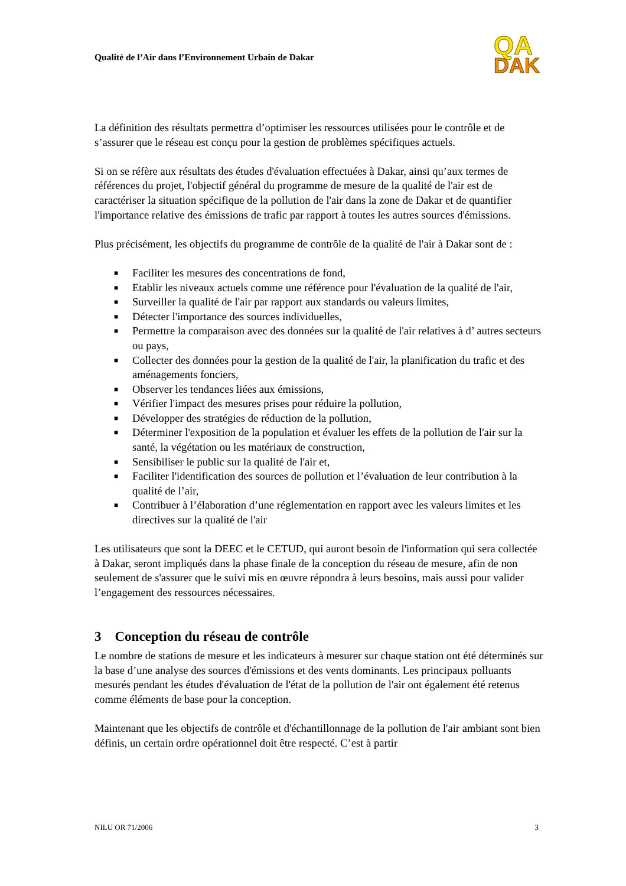Qualité de l’Air dans l’Environnement Urbain de Dakar
QA
DAK
La définition des résultats permettra d’optimiser les ressources utilisées pour le contrôle et de s’assurer que le réseau est conçu pour la gestion de problèmes spécifiques actuels.
Si on se réfère aux résultats des études d'évaluation effectuées à Dakar, ainsi qu’aux termes de références du projet, l'objectif général du programme de mesure de la qualité de l'air est de caractériser la situation spécifique de la pollution de l'air dans la zone de Dakar et de quantifier l'importance relative des émissions de trafic par rapport à toutes les autres sources d'émissions.
Plus précisément, les objectifs du programme de contrôle de la qualité de l'air à Dakar sont de :
■ Faciliter les mesures des concentrations de fond,
■ Etablir les niveaux actuels comme une référence pour l'évaluation de la qualité de l'air,
■ Surveiller la qualité de l'air par rapport aux standards ou valeurs limites,
■ Détecter l'importance des sources individuelles,
■ Permettre la comparaison avec des données sur la qualité de l'air relatives à d’ autres secteurs ou pays,
■ Collecter des données pour la gestion de la qualité de l'air, la planification du trafic et des aménagements fonciers,
■ Observer les tendances liées aux émissions,
■ Vérifier l'impact des mesures prises pour réduire la pollution,
■ Développer des stratégies de réduction de la pollution,
■ Déterminer l'exposition de la population et évaluer les effets de la pollution de l'air sur la santé, la végétation ou les matériaux de construction,
■ Sensibiliser le public sur la qualité de l'air et,
■ Faciliter l'identification des sources de pollution et l’évaluation de leur contribution à la qualité de l’air,
■ Contribuer à l’élaboration d’une réglementation en rapport avec les valeurs limites et les directives sur la qualité de l'air
Les utilisateurs que sont la DEEC et le CETUD, qui auront besoin de l'information qui sera collectée à Dakar, seront impliqués dans la phase finale de la conception du réseau de mesure, afin de non seulement de s'assurer que le suivi mis en œuvre répondra à leurs besoins, mais aussi pour valider l’engagement des ressources nécessaires.
3 Conception du réseau de contrôle
Le nombre de stations de mesure et les indicateurs à mesurer sur chaque station ont été déterminés sur la base d’une analyse des sources d'émissions et des vents dominants. Les principaux polluants mesurés pendant les études d'évaluation de l'état de la pollution de l'air ont également été retenus comme éléments de base pour la conception.
Maintenant que les objectifs de contrôle et d'échantillonnage de la pollution de l'air ambiant sont bien définis, un certain ordre opérationnel doit être respecté. C’est à partir
NILU OR 71/2006 3